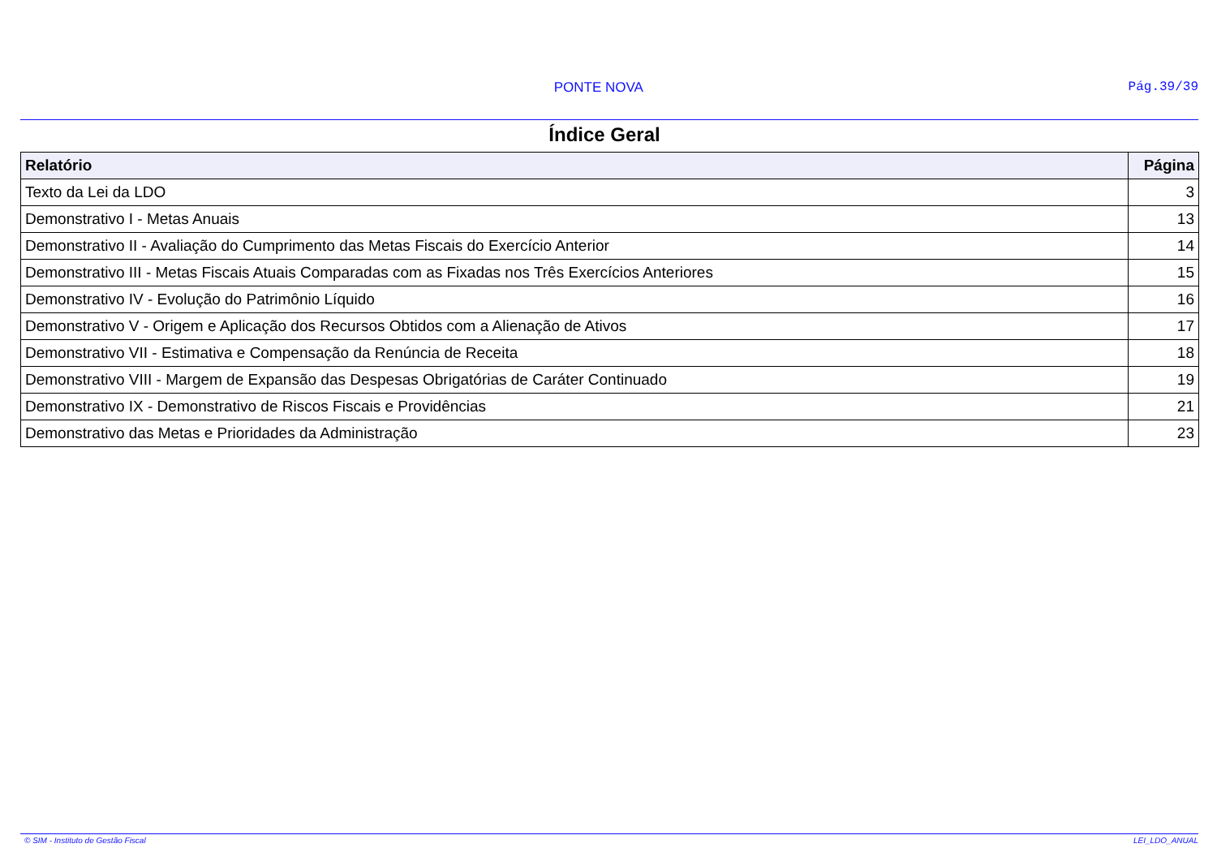PONTE NOVA Pág.39/39
Índice Geral
| Relatório | Página |
| --- | --- |
| Texto da Lei da LDO | 3 |
| Demonstrativo I - Metas Anuais | 13 |
| Demonstrativo II - Avaliação do Cumprimento das Metas Fiscais do Exercício Anterior | 14 |
| Demonstrativo III - Metas Fiscais Atuais Comparadas com as Fixadas nos Três Exercícios Anteriores | 15 |
| Demonstrativo IV - Evolução do Patrimônio Líquido | 16 |
| Demonstrativo V - Origem e Aplicação dos Recursos Obtidos com a Alienação de Ativos | 17 |
| Demonstrativo VII - Estimativa e Compensação da Renúncia de Receita | 18 |
| Demonstrativo VIII - Margem de Expansão das Despesas Obrigatórias de Caráter Continuado | 19 |
| Demonstrativo IX - Demonstrativo de Riscos Fiscais e Providências | 21 |
| Demonstrativo das Metas e Prioridades da Administração | 23 |
© SIM - Instituto de Gestão Fiscal LEI_LDO_ANUAL